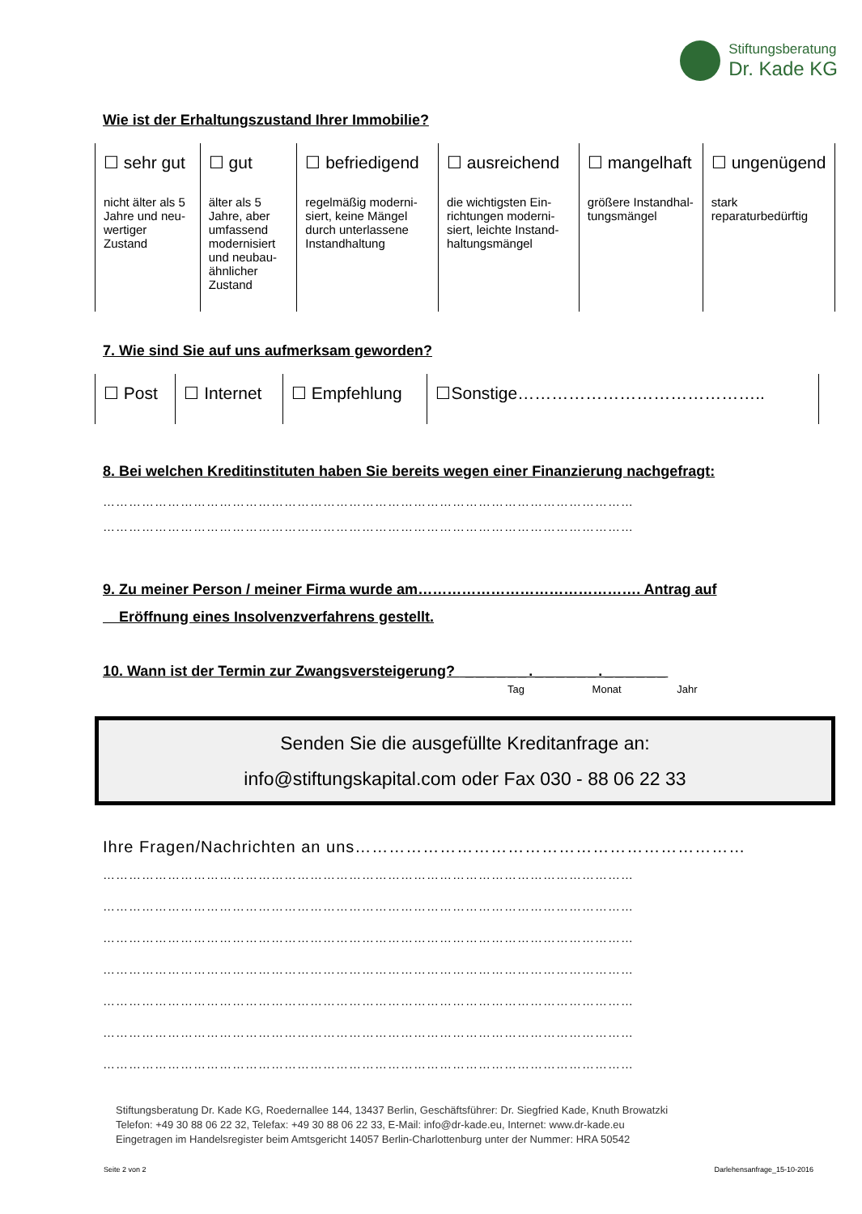Stiftungsberatung
Dr. Kade KG
Wie ist der Erhaltungszustand Ihrer Immobilie?
| ☐ sehr gut nicht älter als 5 Jahre und neu-wertiger Zustand | ☐ gut älter als 5 Jahre, aber umfassend modernisiert und neubau-ähnlicher Zustand | ☐ befriedigend regelmäßig moderni-siert, keine Mängel durch unterlassene Instandhaltung | ☐ ausreichend die wichtigsten Ein-richtungen moderni-siert, leichte Instand-haltungsmängel | ☐ mangelhaft größere Instandhal-tungsmängel | ☐ ungenügend stark reparaturbedürftig |
7. Wie sind Sie auf uns aufmerksam geworden?
| ☐ Post | ☐ Internet | ☐ Empfehlung | ☐Sonstige…………………………………….. |
8. Bei welchen Kreditinstituten haben Sie bereits wegen einer Finanzierung nachgefragt:
……………………………………………………………………………………………………………
……………………………………………………………………………………………………………
9. Zu meiner Person / meiner Firma wurde am………………………………………. Antrag auf
Eröffnung eines Insolvenzverfahrens gestellt.
10. Wann ist der Termin zur Zwangsversteigerung? ______.______.______
Tag Monat Jahr
Senden Sie die ausgefüllte Kreditanfrage an:
info@stiftungskapital.com oder Fax 030 - 88 06 22 33
Ihre Fragen/Nachrichten an uns……………………………………………………………
……………………………………………………………………………………………………………
……………………………………………………………………………………………………………
……………………………………………………………………………………………………………
……………………………………………………………………………………………………………
……………………………………………………………………………………………………………
……………………………………………………………………………………………………………
……………………………………………………………………………………………………………
Stiftungsberatung Dr. Kade KG, Roedernallee 144, 13437 Berlin, Geschäftsführer: Dr. Siegfried Kade, Knuth Browatzki
Telefon: +49 30 88 06 22 32, Telefax: +49 30 88 06 22 33, E-Mail: info@dr-kade.eu, Internet: www.dr-kade.eu
Eingetragen im Handelsregister beim Amtsgericht 14057 Berlin-Charlottenburg unter der Nummer: HRA 50542
Seite 2 von 2 Darlehensanfrage_15-10-2016